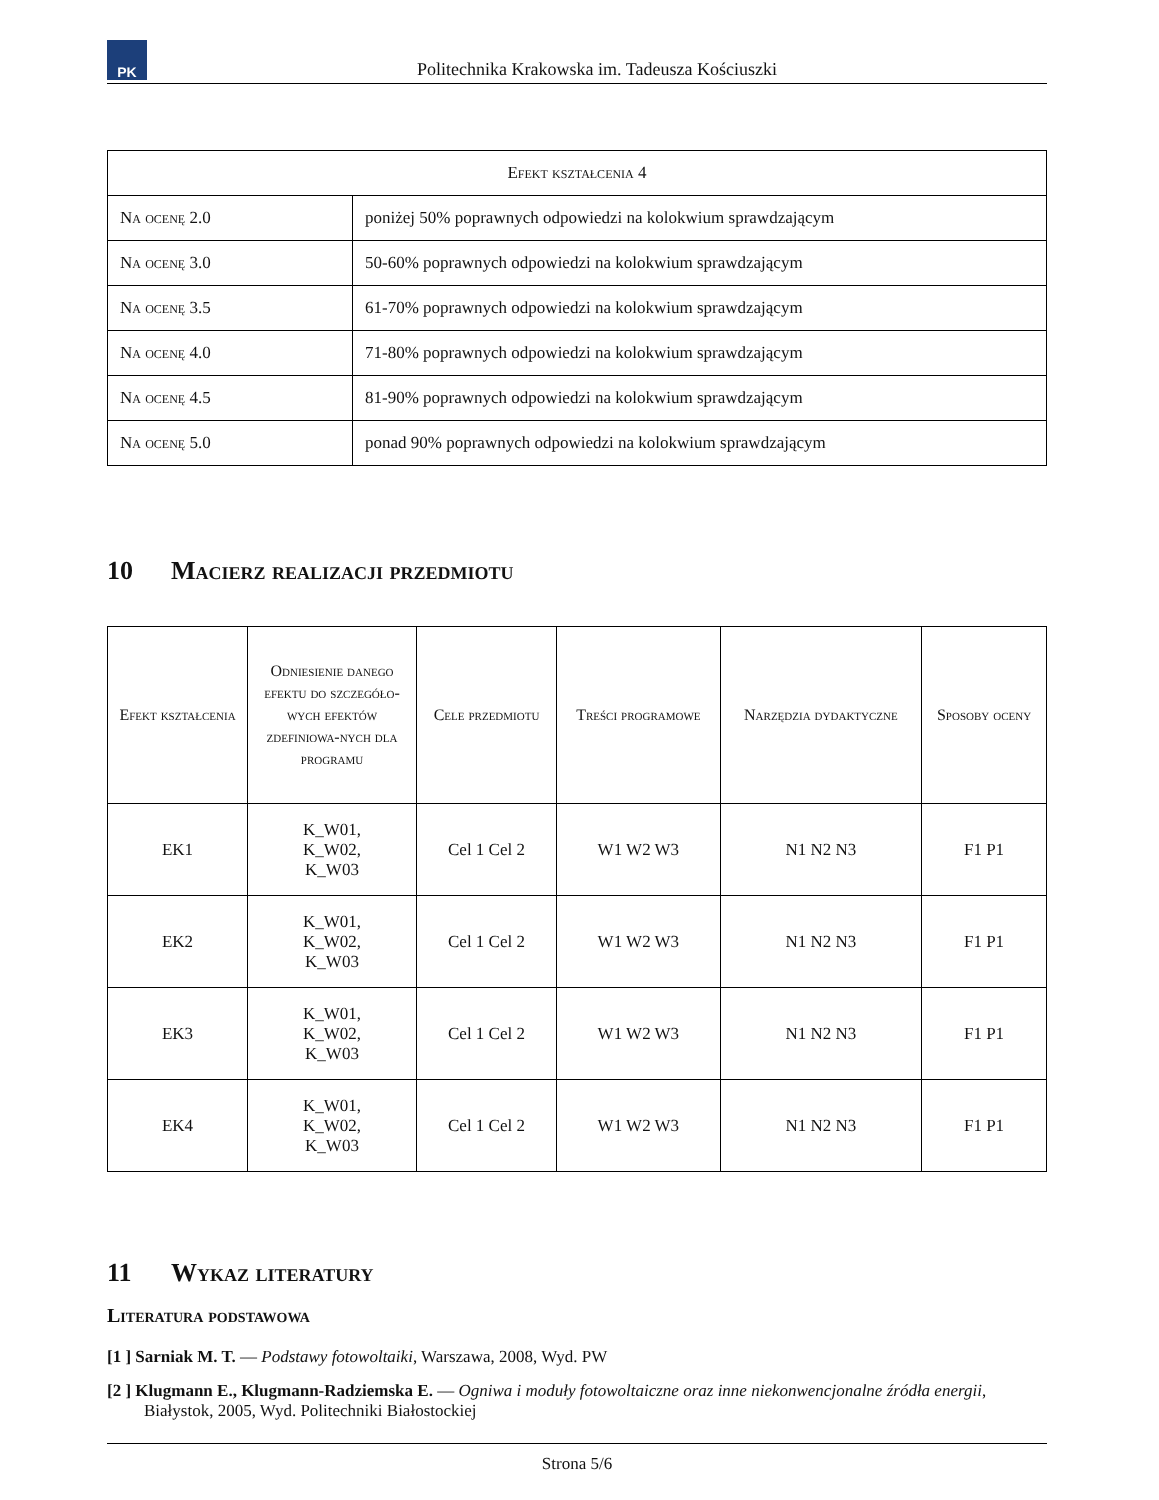PK
Politechnika Krakowska im. Tadeusza Kościuszki
| Efekt kształcenia 4 | |
| --- | --- |
| Na ocenę 2.0 | poniżej 50% poprawnych odpowiedzi na kolokwium sprawdzającym |
| Na ocenę 3.0 | 50-60% poprawnych odpowiedzi na kolokwium sprawdzającym |
| Na ocenę 3.5 | 61-70% poprawnych odpowiedzi na kolokwium sprawdzającym |
| Na ocenę 4.0 | 71-80% poprawnych odpowiedzi na kolokwium sprawdzającym |
| Na ocenę 4.5 | 81-90% poprawnych odpowiedzi na kolokwium sprawdzającym |
| Na ocenę 5.0 | ponad 90% poprawnych odpowiedzi na kolokwium sprawdzającym |
10 Macierz realizacji przedmiotu
| Efekt kształcenia | Odniesienie danego efektu do szczegóło-wych efektów zdefiniowa-nych dla programu | Cele przedmiotu | Treści programowe | Narzędzia dydaktyczne | Sposoby oceny |
| --- | --- | --- | --- | --- | --- |
| EK1 | K_W01, K_W02, K_W03 | Cel 1 Cel 2 | W1 W2 W3 | N1 N2 N3 | F1 P1 |
| EK2 | K_W01, K_W02, K_W03 | Cel 1 Cel 2 | W1 W2 W3 | N1 N2 N3 | F1 P1 |
| EK3 | K_W01, K_W02, K_W03 | Cel 1 Cel 2 | W1 W2 W3 | N1 N2 N3 | F1 P1 |
| EK4 | K_W01, K_W02, K_W03 | Cel 1 Cel 2 | W1 W2 W3 | N1 N2 N3 | F1 P1 |
11 Wykaz literatury
Literatura podstawowa
[1 ] Sarniak M. T. — Podstawy fotowoltaiki, Warszawa, 2008, Wyd. PW
[2 ] Klugmann E., Klugmann-Radziemska E. — Ogniwa i moduły fotowoltaiczne oraz inne niekonwencjonalne źródła energii, Białystok, 2005, Wyd. Politechniki Białostockiej
Strona 5/6